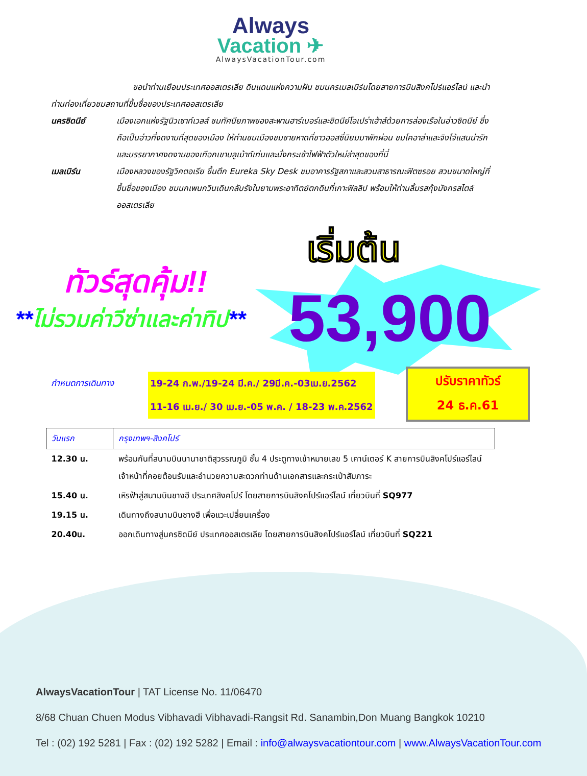Always
Vacation ✈
AlwaysVacationTour.com
ขอนำท่านเยือนประเทศออสเตรเลีย ดินแดนแห่งความฝัน ชมนครเมลเบิร์นโดยสายการบินสิงคโปร์แอร์ไลน์ และนำท่านท่องเที่ยวชมสถานที่ขึ้นชื่อของประเทศออสเตรเลีย
นครซิดนีย์ เมืองเอกแห่งรัฐนิวเซาท์เวลส์ ชมทัศนียภาพของสะพานฮาร์เบอร์และซิดนีย์โอเปร่าเฮ้าส์ด้วยการล่องเรือในอ่าวซิดนีย์ ซึ่งถือเป็นอ่าวที่งดงามที่สุดของเมือง ให้ท่านชมเมืองชมชายหาดที่ชาวออสซี่นิยมมาพักผ่อน ชมโคอาล่าและจิงโจ้แสนน่ารัก และบรรยากาศงดงามของเทือกเขาบลูเม้าท์เท่นและนั่งกระเช้าไฟฟ้าตัวใหม่ล่าสุดของที่นี่
เมลเบิร์น เมืองหลวงของรัฐวิคตอเรีย ขึ้นตึก Eureka Sky Desk ชมอาคารรัฐสภาและสวนสาธารณะฟิตซรอย สวนขนาดใหญ่ที่ขึ้นชื่อของเมือง ชมนกเพนกวินเดินกลับรังในยามพระอาทิตย์ตกดินที่เกาะฟิลลิป พร้อมให้ท่านลิ้มรสกุ้งมังกรสไตล์ออสเตรเลีย
เริ่มต้น
ทัวร์สุดคุ้ม!!
**ไม่รวมค่าวีซ่าและค่าทิป** 53,900
กำหนดการเดินทาง
19-24 ก.พ./19-24 มี.ค./ 29มี.ค.-03เม.ย.2562
11-16 เม.ย./ 30 เม.ย.-05 พ.ค. / 18-23 พ.ค.2562
ปรับราคาทัวร์
24 ธ.ค.61
| วันแรก | กรุงเทพฯ-สิงคโปร์ |
| --- | --- |
| 12.30 น. | พร้อมกันที่สนามบินนานาชาติสุวรรณภูมิ ชั้น 4 ประตูทางเข้าหมายเลข 5 เคาน์เตอร์ K สายการบินสิงคโปร์แอร์ไลน์ เจ้าหน้าที่คอยต้อนรับและอำนวยความสะดวกท่านด้านเอกสารและกระเป๋าสัมภาระ |
| 15.40 น. | เหิรฟ้าสู่สนามบินชางฮี ประเทศสิงคโปร์ โดยสายการบินสิงคโปร์แอร์ไลน์ เที่ยวบินที่ SQ977 |
| 19.15 น. | เดินทางถึงสนามบินชางฮี เพื่อแวะเปลี่ยนเครื่อง |
| 20.40น. | ออกเดินทางสู่นครซิดนีย์ ประเทศออสเตรเลีย โดยสายการบินสิงคโปร์แอร์ไลน์ เที่ยวบินที่ SQ221 |
AlwaysVacationTour | TAT License No. 11/06470
8/68 Chuan Chuen Modus Vibhavadi Vibhavadi-Rangsit Rd. Sanambin,Don Muang Bangkok 10210
Tel : (02) 192 5281 | Fax : (02) 192 5282 | Email : info@alwaysvacationtour.com | www.AlwaysVacationTour.com